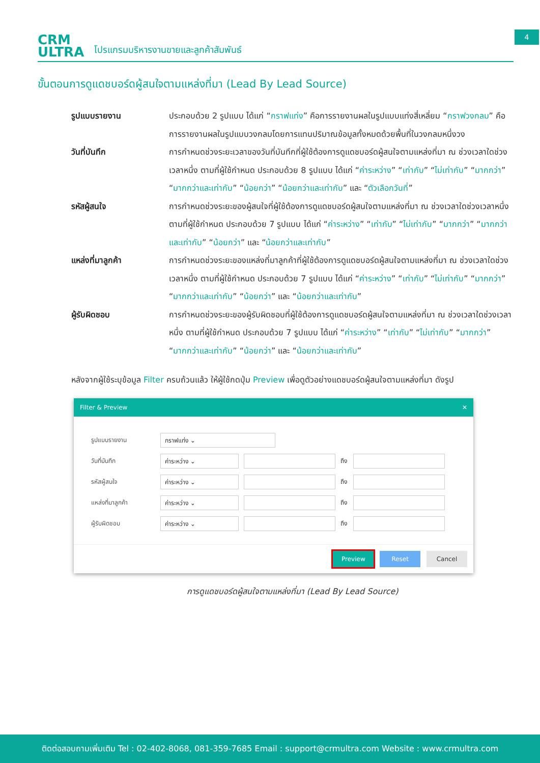CRM
ULTRA
โปรแกรมบริหารงานขายและลูกค้าสัมพันธ์
4
ขั้นตอนการดูแดชบอร์ดผู้สนใจตามแหล่งที่มา (Lead By Lead Source)
รูปแบบรายงาน ประกอบด้วย 2 รูปแบบ ได้แก่ “กราฟแท่ง” คือการรายงานผลในรูปแบบแท่งสี่เหลี่ยม “กราฟวงกลม” คือการรายงานผลในรูปแบบวงกลมโดยการแทนปริมาณข้อมูลทั้งหมดด้วยพื้นที่ในวงกลมหนึ่งวง
วันที่บันทึก การกำหนดช่วงระยะเวลาของวันที่บันทึกที่ผู้ใช้ต้องการดูแดชบอร์ดผู้สนใจตามแหล่งที่มา ณ ช่วงเวลาใดช่วงเวลาหนึ่ง ตามที่ผู้ใช้กำหนด ประกอบด้วย 8 รูปแบบ ได้แก่ “ค่าระหว่าง” “เท่ากับ” “ไม่เท่ากับ” “มากกว่า” “มากกว่าและเท่ากับ” “น้อยกว่า” “น้อยกว่าและเท่ากับ” และ “ตัวเลือกวันที่”
รหัสผู้สนใจ การกำหนดช่วงระยะของผู้สนใจที่ผู้ใช้ต้องการดูแดชบอร์ดผู้สนใจตามแหล่งที่มา ณ ช่วงเวลาใดช่วงเวลาหนึ่ง ตามที่ผู้ใช้กำหนด ประกอบด้วย 7 รูปแบบ ได้แก่ “ค่าระหว่าง” “เท่ากับ” “ไม่เท่ากับ” “มากกว่า” “มากกว่าและเท่ากับ” “น้อยกว่า” และ “น้อยกว่าและเท่ากับ”
แหล่งที่มาลูกค้า การกำหนดช่วงระยะของแหล่งที่มาลูกค้าที่ผู้ใช้ต้องการดูแดชบอร์ดผู้สนใจตามแหล่งที่มา ณ ช่วงเวลาใดช่วงเวลาหนึ่ง ตามที่ผู้ใช้กำหนด ประกอบด้วย 7 รูปแบบ ได้แก่ “ค่าระหว่าง” “เท่ากับ” “ไม่เท่ากับ” “มากกว่า” “มากกว่าและเท่ากับ” “น้อยกว่า” และ “น้อยกว่าและเท่ากับ”
ผู้รับผิดชอบ การกำหนดช่วงระยะของผู้รับผิดชอบที่ผู้ใช้ต้องการดูแดชบอร์ดผู้สนใจตามแหล่งที่มา ณ ช่วงเวลาใดช่วงเวลาหนึ่ง ตามที่ผู้ใช้กำหนด ประกอบด้วย 7 รูปแบบ ได้แก่ “ค่าระหว่าง” “เท่ากับ” “ไม่เท่ากับ” “มากกว่า” “มากกว่าและเท่ากับ” “น้อยกว่า” และ “น้อยกว่าและเท่ากับ”
หลังจากผู้ใช้ระบุข้อมูล Filter ครบถ้วนแล้ว ให้ผู้ใช้กดปุ่ม Preview เพื่อดูตัวอย่างแดชบอร์ดผู้สนใจตามแหล่งที่มา ดังรูป
Filter & Preview ✕
รูปแบบรายงาน กราฟแท่ง ⌄
วันที่บันทึก ค่าระหว่าง ⌄ ถึง
รหัสผู้สนใจ ค่าระหว่าง ⌄ ถึง
แหล่งที่มาลูกค้า ค่าระหว่าง ⌄ ถึง
ผู้รับผิดชอบ ค่าระหว่าง ⌄ ถึง
Preview Reset Cancel
การดูแดชบอร์ดผู้สนใจตามแหล่งที่มา (Lead By Lead Source)
ติดต่อสอบถามเพิ่มเติม Tel : 02-402-8068, 081-359-7685 Email : support@crmultra.com Website : www.crmultra.com